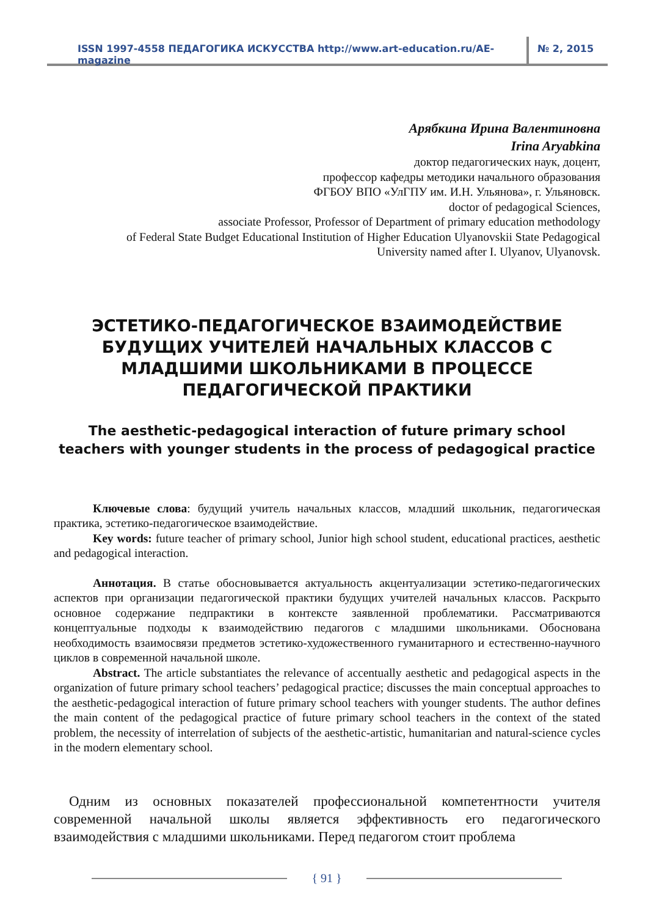ISSN 1997-4558 ПЕДАГОГИКА ИСКУССТВА http://www.art-education.ru/AE-magazine
№ 2, 2015
Арябкина Ирина Валентиновна
Irina Aryabkina
доктор педагогических наук, доцент,
профессор кафедры методики начального образования
ФГБОУ ВПО «УлГПУ им. И.Н. Ульянова», г. Ульяновск.
doctor of pedagogical Sciences,
associate Professor, Professor of Department of primary education methodology
of Federal State Budget Educational Institution of Higher Education Ulyanovskii State Pedagogical
University named after I. Ulyanov, Ulyanovsk.
ЭСТЕТИКО-ПЕДАГОГИЧЕСКОЕ ВЗАИМОДЕЙСТВИЕ БУДУЩИХ УЧИТЕЛЕЙ НАЧАЛЬНЫХ КЛАССОВ С МЛАДШИМИ ШКОЛЬНИКАМИ В ПРОЦЕССЕ ПЕДАГОГИЧЕСКОЙ ПРАКТИКИ
The aesthetic-pedagogical interaction of future primary school teachers with younger students in the process of pedagogical practice
Ключевые слова: будущий учитель начальных классов, младший школьник, педагогическая практика, эстетико-педагогическое взаимодействие.
Key words: future teacher of primary school, Junior high school student, educational practices, aesthetic and pedagogical interaction.
Аннотация. В статье обосновывается актуальность акцентуализации эстетико-педагогических аспектов при организации педагогической практики будущих учителей начальных классов. Раскрыто основное содержание педпрактики в контексте заявленной проблематики. Рассматриваются концептуальные подходы к взаимодействию педагогов с младшими школьниками. Обоснована необходимость взаимосвязи предметов эстетико-художественного гуманитарного и естественно-научного циклов в современной начальной школе.
Abstract. The article substantiates the relevance of accentually aesthetic and pedagogical aspects in the organization of future primary school teachers’ pedagogical practice; discusses the main conceptual approaches to the aesthetic-pedagogical interaction of future primary school teachers with younger students. The author defines the main content of the pedagogical practice of future primary school teachers in the context of the stated problem, the necessity of interrelation of subjects of the aesthetic-artistic, humanitarian and natural-science cycles in the modern elementary school.
Одним из основных показателей профессиональной компетентности учителя современной начальной школы является эффективность его педагогического взаимодействия с младшими школьниками. Перед педагогом стоит проблема
{ 91 }